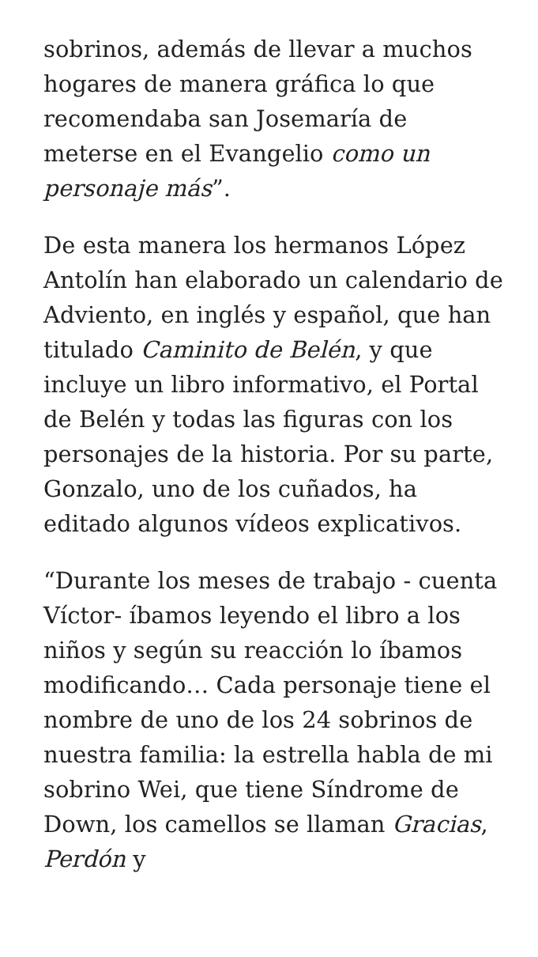sobrinos, además de llevar a muchos hogares de manera gráfica lo que recomendaba san Josemaría de meterse en el Evangelio como un personaje más”.
De esta manera los hermanos López Antolín han elaborado un calendario de Adviento, en inglés y español, que han titulado Caminito de Belén, y que incluye un libro informativo, el Portal de Belén y todas las figuras con los personajes de la historia. Por su parte, Gonzalo, uno de los cuñados, ha editado algunos vídeos explicativos.
“Durante los meses de trabajo - cuenta Víctor- íbamos leyendo el libro a los niños y según su reacción lo íbamos modificando… Cada personaje tiene el nombre de uno de los 24 sobrinos de nuestra familia: la estrella habla de mi sobrino Wei, que tiene Síndrome de Down, los camellos se llaman Gracias, Perdón y